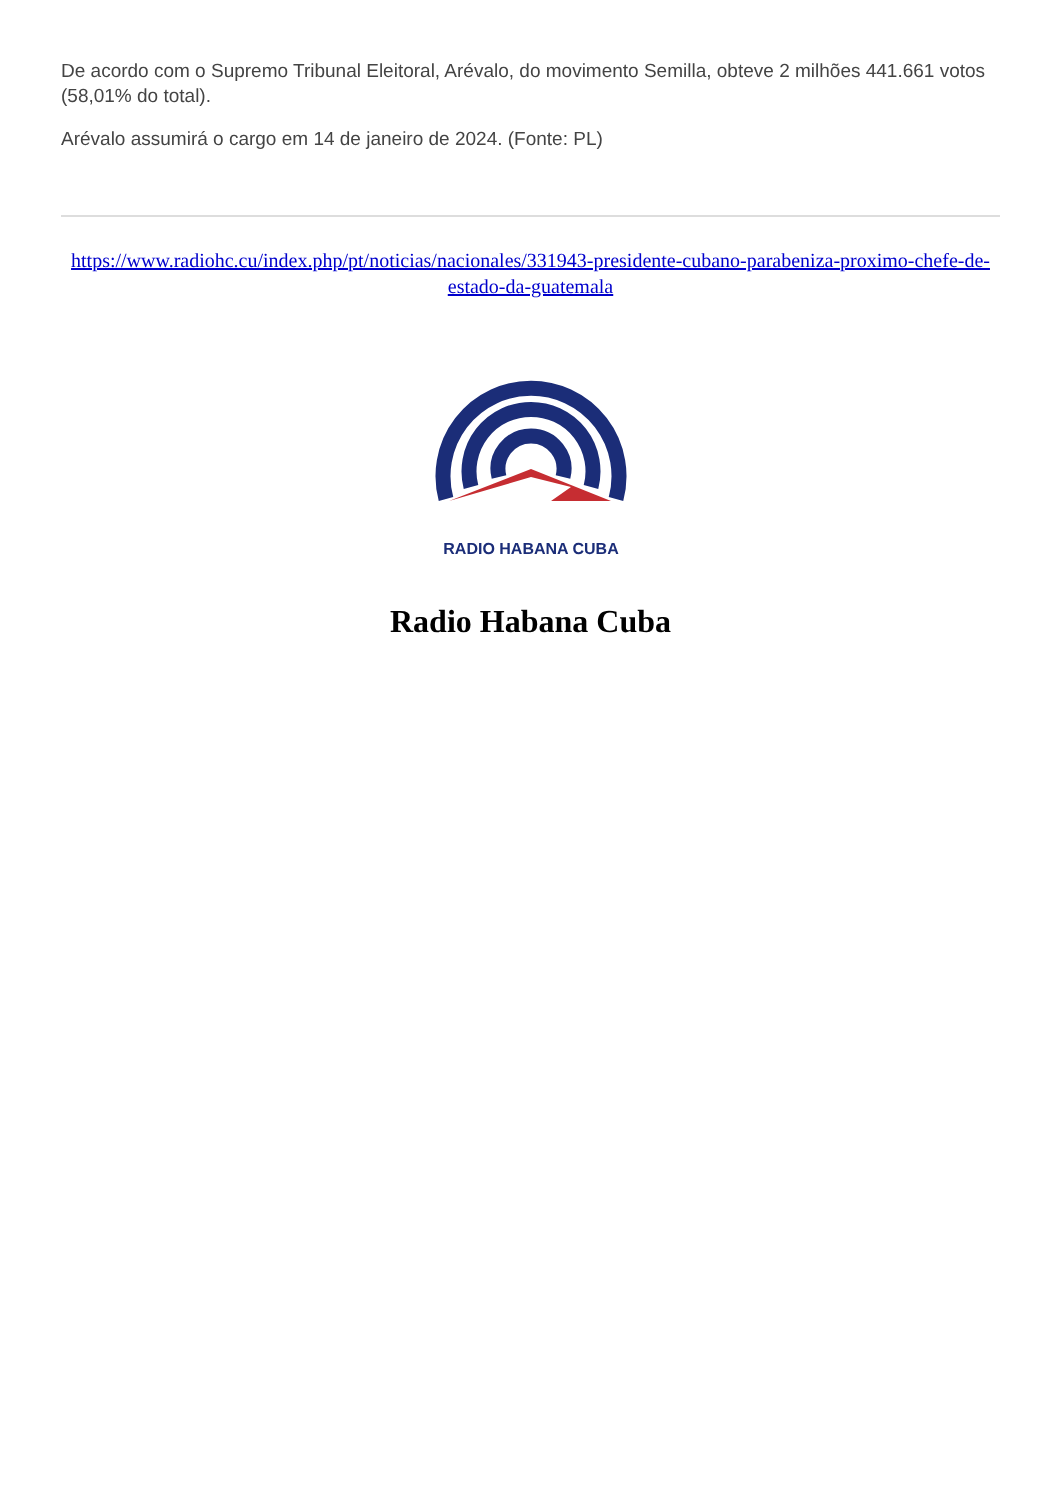De acordo com o Supremo Tribunal Eleitoral, Arévalo, do movimento Semilla, obteve 2 milhões 441.661 votos (58,01% do total).
Arévalo assumirá o cargo em 14 de janeiro de 2024. (Fonte: PL)
https://www.radiohc.cu/index.php/pt/noticias/nacionales/331943-presidente-cubano-parabeniza-proximo-chefe-de-estado-da-guatemala
RADIO HABANA CUBA
Radio Habana Cuba